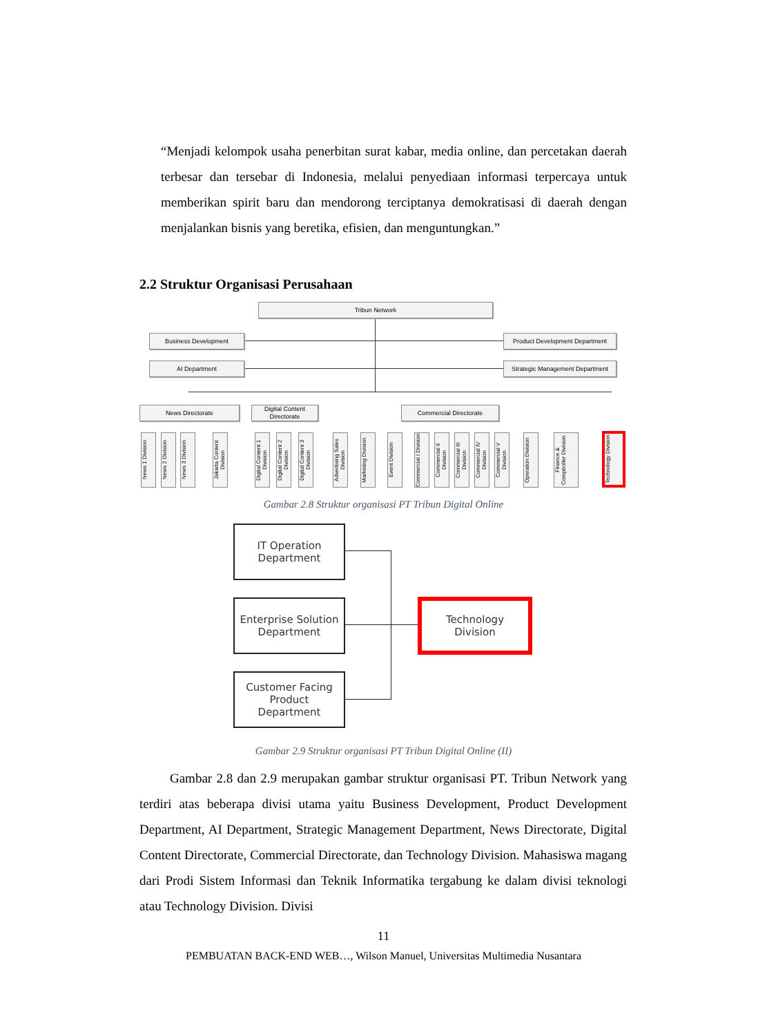“Menjadi kelompok usaha penerbitan surat kabar, media online, dan percetakan daerah terbesar dan tersebar di Indonesia, melalui penyediaan informasi terpercaya untuk memberikan spirit baru dan mendorong terciptanya demokratisasi di daerah dengan menjalankan bisnis yang beretika, efisien, dan menguntungkan.”
2.2 Struktur Organisasi Perusahaan
Tribun Network
Business Development
AI Department
Product Development Department
Strategic Management Department
News Directorate
Digital Content Directorate
Commercial Directorate
News 1 Division
News 2 Division
News 3 Division
Jakarta Content Division
Digital Content 1 Division
Digital Content 2 Division
Digital Content 3 Division
Advertising Sales Division
Marketing Division
Event Division
Commercial I Division
Commercial II Division
Commercial III Division
Commercial IV Division
Commercial V Division
Operation Division
Finance & Comptroller Division
Technology Division
Gambar 2.8 Struktur organisasi PT Tribun Digital Online
IT Operation
Department
Enterprise Solution
Department
Customer Facing
Product
Department
Technology
Division
Gambar 2.9 Struktur organisasi PT Tribun Digital Online (II)
Gambar 2.8 dan 2.9 merupakan gambar struktur organisasi PT. Tribun Network yang terdiri atas beberapa divisi utama yaitu Business Development, Product Development Department, AI Department, Strategic Management Department, News Directorate, Digital Content Directorate, Commercial Directorate, dan Technology Division. Mahasiswa magang dari Prodi Sistem Informasi dan Teknik Informatika tergabung ke dalam divisi teknologi atau Technology Division. Divisi
11
PEMBUATAN BACK-END WEB…, Wilson Manuel, Universitas Multimedia Nusantara